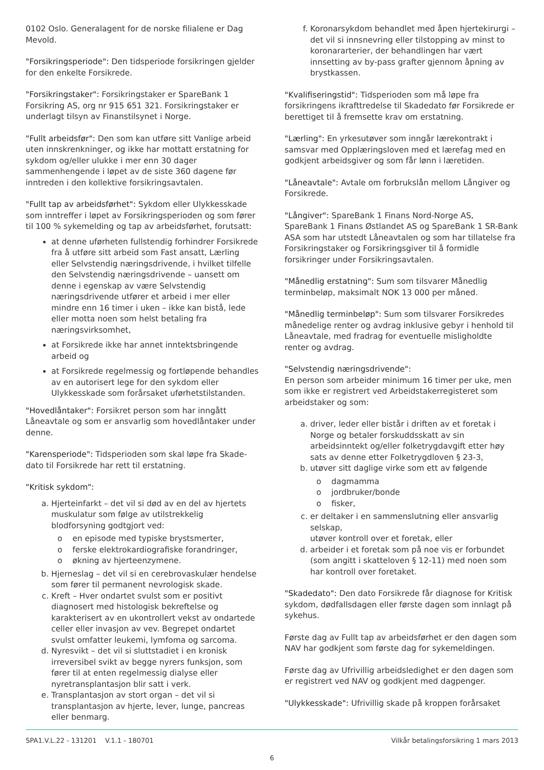0102 Oslo. Generalagent for de norske filialene er Dag Mevold.
"Forsikringsperiode": Den tidsperiode forsikringen gjelder for den enkelte Forsikrede.
"Forsikringstaker": Forsikringstaker er SpareBank 1 Forsikring AS, org nr 915 651 321. Forsikringstaker er underlagt tilsyn av Finanstilsynet i Norge.
"Fullt arbeidsfør": Den som kan utføre sitt Vanlige arbeid uten innskrenkninger, og ikke har mottatt erstatning for sykdom og/eller ulukke i mer enn 30 dager sammenhengende i løpet av de siste 360 dagene før inntreden i den kollektive forsikringsavtalen.
"Fullt tap av arbeidsførhet": Sykdom eller Ulykkesskade som inntreffer i løpet av Forsikringsperioden og som fører til 100 % sykemelding og tap av arbeidsførhet, forutsatt:
at denne uførheten fullstendig forhindrer Forsikrede fra å utføre sitt arbeid som Fast ansatt, Lærling eller Selvstendig næringsdrivende, i hvilket tilfelle den Selvstendig næringsdrivende – uansett om denne i egenskap av være Selvstendig næringsdrivende utfører et arbeid i mer eller mindre enn 16 timer i uken – ikke kan bistå, lede eller motta noen som helst betaling fra næringsvirksomhet,
at Forsikrede ikke har annet inntektsbringende arbeid og
at Forsikrede regelmessig og fortløpende behandles av en autorisert lege for den sykdom eller Ulykkesskade som forårsaket uførhetstilstanden.
"Hovedlåntaker": Forsikret person som har inngått Låneavtale og som er ansvarlig som hovedlåntaker under denne.
"Karensperiode": Tidsperioden som skal løpe fra Skade-dato til Forsikrede har rett til erstatning.
"Kritisk sykdom":
a. Hjerteinfarkt – det vil si død av en del av hjertets muskulatur som følge av utilstrekkelig blodforsyning godtgjort ved:
o en episode med typiske brystsmerter,
o ferske elektrokardiografiske forandringer,
o økning av hjerteenzymene.
b. Hjerneslag – det vil si en cerebrovaskulær hendelse som fører til permanent nevrologisk skade.
c. Kreft – Hver ondartet svulst som er positivt diagnosert med histologisk bekreftelse og karakterisert av en ukontrollert vekst av ondartede celler eller invasjon av vev. Begrepet ondartet svulst omfatter leukemi, lymfoma og sarcoma.
d. Nyresvikt – det vil si sluttstadiet i en kronisk irreversibel svikt av begge nyrers funksjon, som fører til at enten regelmessig dialyse eller nyretransplantasjon blir satt i verk.
e. Transplantasjon av stort organ – det vil si transplantasjon av hjerte, lever, lunge, pancreas eller benmarg.
f. Koronarsykdom behandlet med åpen hjertekirurgi – det vil si innsnevring eller tilstopping av minst to koronararterier, der behandlingen har vært innsetting av by-pass grafter gjennom åpning av brystkassen.
"Kvalifiseringstid": Tidsperioden som må løpe fra forsikringens ikrafttredelse til Skadedato før Forsikrede er berettiget til å fremsette krav om erstatning.
"Lærling": En yrkesutøver som inngår lærekontrakt i samsvar med Opplæringsloven med et lærefag med en godkjent arbeidsgiver og som får lønn i læretiden.
"Låneavtale": Avtale om forbrukslån mellom Långiver og Forsikrede.
"Långiver": SpareBank 1 Finans Nord-Norge AS, SpareBank 1 Finans Østlandet AS og SpareBank 1 SR-Bank ASA som har utstedt Låneavtalen og som har tillatelse fra Forsikringstaker og Forsikringsgiver til å formidle forsikringer under Forsikringsavtalen.
"Månedlig erstatning": Sum som tilsvarer Månedlig terminbeløp, maksimalt NOK 13 000 per måned.
"Månedlig terminbeløp": Sum som tilsvarer Forsikredes månedelige renter og avdrag inklusive gebyr i henhold til Låneavtale, med fradrag for eventuelle misligholdte renter og avdrag.
"Selvstendig næringsdrivende":
En person som arbeider minimum 16 timer per uke, men som ikke er registrert ved Arbeidstakerregisteret som arbeidstaker og som:
a. driver, leder eller bistår i driften av et foretak i Norge og betaler forskuddsskatt av sin arbeidsinntekt og/eller folketrygdavgift etter høy sats av denne etter Folketrygdloven § 23-3,
b. utøver sitt daglige virke som ett av følgende
o dagmamma
o jordbruker/bonde
o fisker,
c. er deltaker i en sammenslutning eller ansvarlig selskap,
utøver kontroll over et foretak, eller
d. arbeider i et foretak som på noe vis er forbundet (som angitt i skatteloven § 12-11) med noen som har kontroll over foretaket.
"Skadedato": Den dato Forsikrede får diagnose for Kritisk sykdom, dødfallsdagen eller første dagen som innlagt på sykehus.
Første dag av Fullt tap av arbeidsførhet er den dagen som NAV har godkjent som første dag for sykemeldingen.
Første dag av Ufrivillig arbeidsledighet er den dagen som er registrert ved NAV og godkjent med dagpenger.
"Ulykkesskade": Ufrivillig skade på kroppen forårsaket
SPA1.V.L.22 - 131201 V.1.1 - 180701 Vilkår betalingsforsikring 1 mars 2013
6